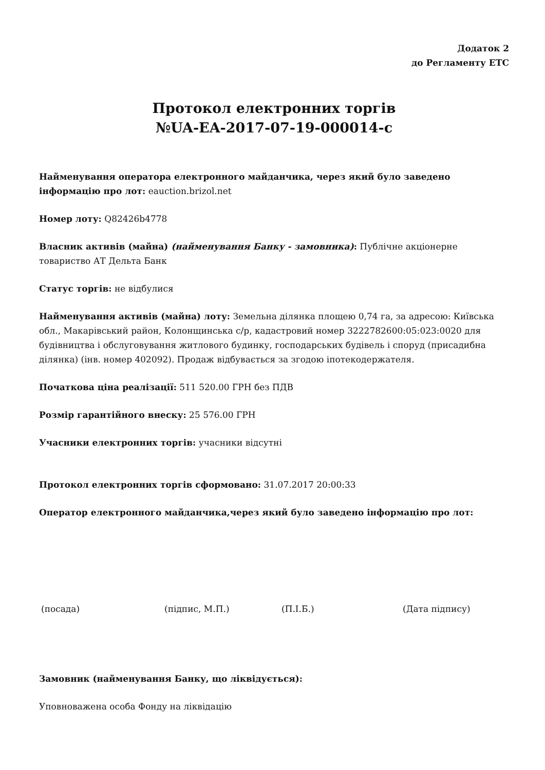Додаток 2
до Регламенту ЕТС
Протокол електронних торгів
№UA-EA-2017-07-19-000014-c
Найменування оператора електронного майданчика, через який було заведено інформацію про лот: eauction.brizol.net
Номер лоту: Q82426b4778
Власник активів (майна) (найменування Банку - замовника): Публічне акціонерне товариство АТ Дельта Банк
Статус торгів: не відбулися
Найменування активів (майна) лоту: Земельна ділянка площею 0,74 га, за адресою: Київська обл., Макарівський район, Колонщинська с/р, кадастровий номер 3222782600:05:023:0020 для будівництва і обслуговування житлового будинку, господарських будівель і споруд (присадибна ділянка) (інв. номер 402092). Продаж відбувається за згодою іпотекодержателя.
Початкова ціна реалізації: 511 520.00 ГРН без ПДВ
Розмір гарантійного внеску: 25 576.00 ГРН
Учасники електронних торгів: учасники відсутні
Протокол електронних торгів сформовано: 31.07.2017 20:00:33
Оператор електронного майданчика,через який було заведено інформацію про лот:
(посада) (підпис, М.П.) (П.І.Б.) (Дата підпису)
Замовник (найменування Банку, що ліквідується):
Уповноважена особа Фонду на ліквідацію